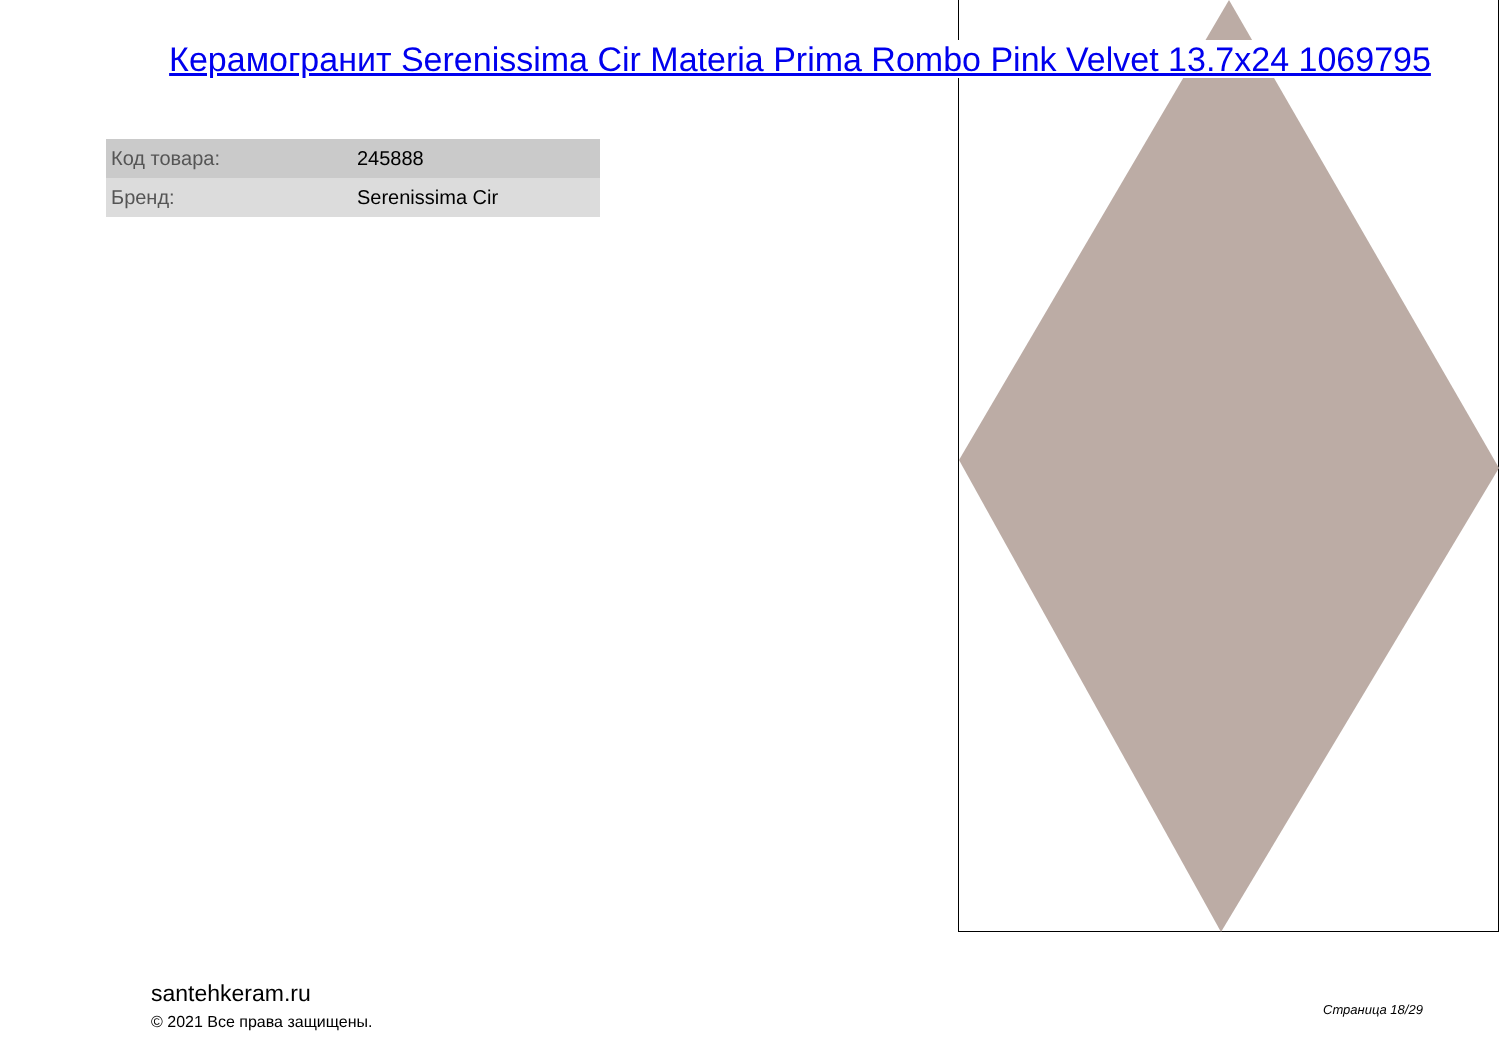Керамогранит Serenissima Cir Materia Prima Rombo Pink Velvet 13.7x24 1069795
| Код товара: | 245888 |
| Бренд: | Serenissima Cir |
santehkeram.ru
© 2021 Все права защищены.
Страница 18/29